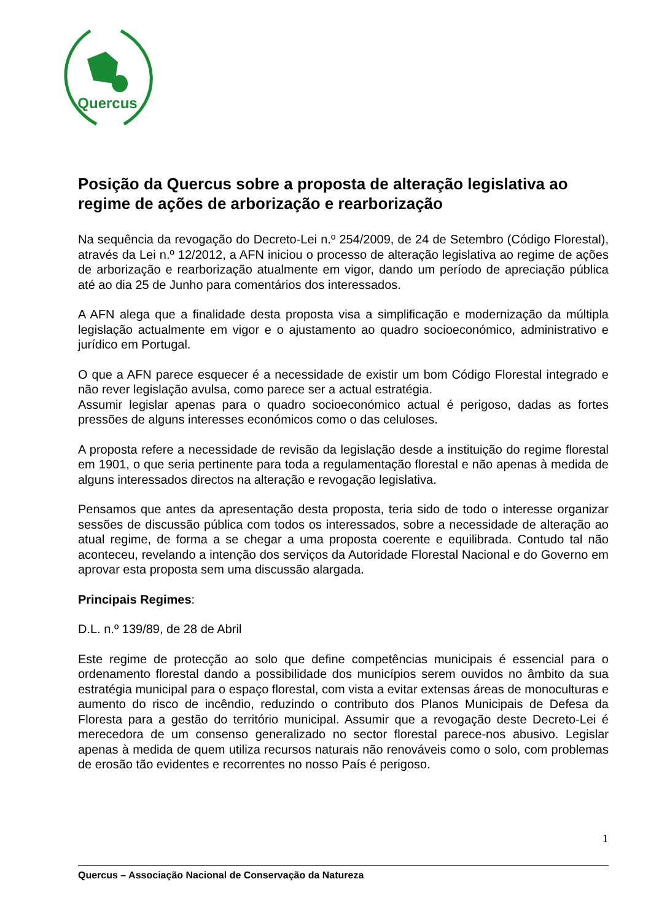Quercus
Posição da Quercus sobre a proposta de alteração legislativa ao regime de ações de arborização e rearborização
Na sequência da revogação do Decreto-Lei n.º 254/2009, de 24 de Setembro (Código Florestal), através da Lei n.º 12/2012, a AFN iniciou o processo de alteração legislativa ao regime de ações de arborização e rearborização atualmente em vigor, dando um período de apreciação pública até ao dia 25 de Junho para comentários dos interessados.
A AFN alega que a finalidade desta proposta visa a simplificação e modernização da múltipla legislação actualmente em vigor e o ajustamento ao quadro socioeconómico, administrativo e jurídico em Portugal.
O que a AFN parece esquecer é a necessidade de existir um bom Código Florestal integrado e não rever legislação avulsa, como parece ser a actual estratégia.
Assumir legislar apenas para o quadro socioeconómico actual é perigoso, dadas as fortes pressões de alguns interesses económicos como o das celuloses.
A proposta refere a necessidade de revisão da legislação desde a instituição do regime florestal em 1901, o que seria pertinente para toda a regulamentação florestal e não apenas à medida de alguns interessados directos na alteração e revogação legislativa.
Pensamos que antes da apresentação desta proposta, teria sido de todo o interesse organizar sessões de discussão pública com todos os interessados, sobre a necessidade de alteração ao atual regime, de forma a se chegar a uma proposta coerente e equilibrada. Contudo tal não aconteceu, revelando a intenção dos serviços da Autoridade Florestal Nacional e do Governo em aprovar esta proposta sem uma discussão alargada.
Principais Regimes:
D.L. n.º 139/89, de 28 de Abril
Este regime de protecção ao solo que define competências municipais é essencial para o ordenamento florestal dando a possibilidade dos municípios serem ouvidos no âmbito da sua estratégia municipal para o espaço florestal, com vista a evitar extensas áreas de monoculturas e aumento do risco de incêndio, reduzindo o contributo dos Planos Municipais de Defesa da Floresta para a gestão do território municipal. Assumir que a revogação deste Decreto-Lei é merecedora de um consenso generalizado no sector florestal parece-nos abusivo. Legislar apenas à medida de quem utiliza recursos naturais não renováveis como o solo, com problemas de erosão tão evidentes e recorrentes no nosso País é perigoso.
1
Quercus – Associação Nacional de Conservação da Natureza